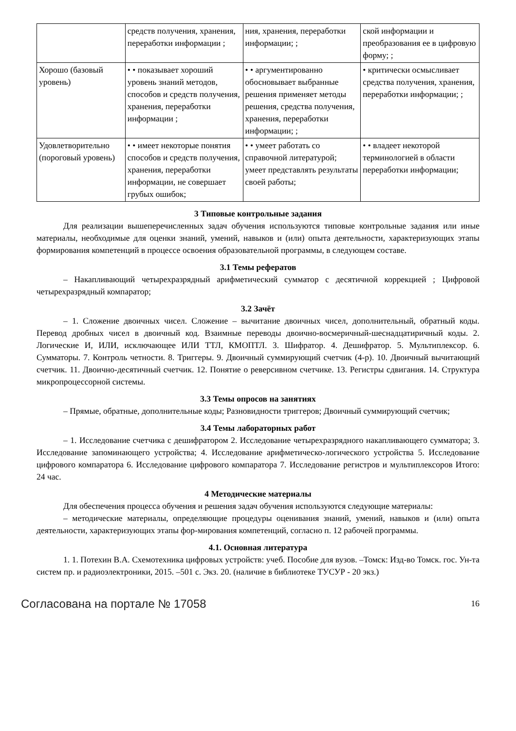| | средств получения, хранения, переработки информации ; | ния, хранения, переработки информации; ; | ской информации и преобразования ее в цифровую форму; ; |
| Хорошо (базовый уровень) | • • показывает хороший уровень знаний методов, способов и средств получения, хранения, переработки информации ; | • • аргументированно обосновывает выбранные решения применяет методы решения, средства получения, хранения, переработки информации; ; | • критически осмысливает средства получения, хранения, переработки информации; ; |
| Удовлетворительно (пороговый уровень) | • • имеет некоторые понятия способов и средств получения, хранения, переработки информации, не совершает грубых ошибок; | • • умеет работать со справочной литературой; умеет представлять результаты своей работы; | • • владеет некоторой терминологией в области переработки информации; |
3 Типовые контрольные задания
Для реализации вышеперечисленных задач обучения используются типовые контрольные задания или иные материалы, необходимые для оценки знаний, умений, навыков и (или) опыта деятельности, характеризующих этапы формирования компетенций в процессе освоения образовательной программы, в следующем составе.
3.1 Темы рефератов
– Накапливающий четырехразрядный арифметический сумматор с десятичной коррекцией ; Цифровой четырехразрядный компаратор;
3.2 Зачёт
– 1. Сложение двоичных чисел. Сложение – вычитание двоичных чисел, дополнительный, обратный коды. Перевод дробных чисел в двоичный код. Взаимные переводы двоично-восмеричный-шеснадцатиричный коды. 2. Логические И, ИЛИ, исключающее ИЛИ ТТЛ, КМОПТЛ. 3. Шифратор. 4. Дешифратор. 5. Мультиплексор. 6. Сумматоры. 7. Контроль четности. 8. Триггеры. 9. Двоичный суммирующий счетчик (4-р). 10. Двоичный вычитающий счетчик. 11. Двоично-десятичный счетчик. 12. Понятие о реверсивном счетчике. 13. Регистры сдвигания. 14. Структура микропроцессорной системы.
3.3 Темы опросов на занятиях
– Прямые, обратные, дополнительные коды; Разновидности триггеров; Двоичный суммирующий счетчик;
3.4 Темы лабораторных работ
– 1. Исследование счетчика с дешифратором 2. Исследование четырехразрядного накапливающего сумматора; 3. Исследование запоминающего устройства; 4. Исследование арифметическо-логического устройства 5. Исследование цифрового компаратора 6. Исследование цифрового компаратора 7. Исследование регистров и мультиплексоров Итого: 24 час.
4 Методические материалы
Для обеспечения процесса обучения и решения задач обучения используются следующие материалы:
– методические материалы, определяющие процедуры оценивания знаний, умений, навыков и (или) опыта деятельности, характеризующих этапы фор-мирования компетенций, согласно п. 12 рабочей программы.
4.1. Основная литература
1. 1. Потехин В.А. Схемотехника цифровых устройств: учеб. Пособие для вузов. –Томск: Изд-во Томск. гос. Ун-та систем пр. и радиоэлектроники, 2015. –501 с. Экз. 20. (наличие в библиотеке ТУСУР - 20 экз.)
Согласована на портале № 17058 16